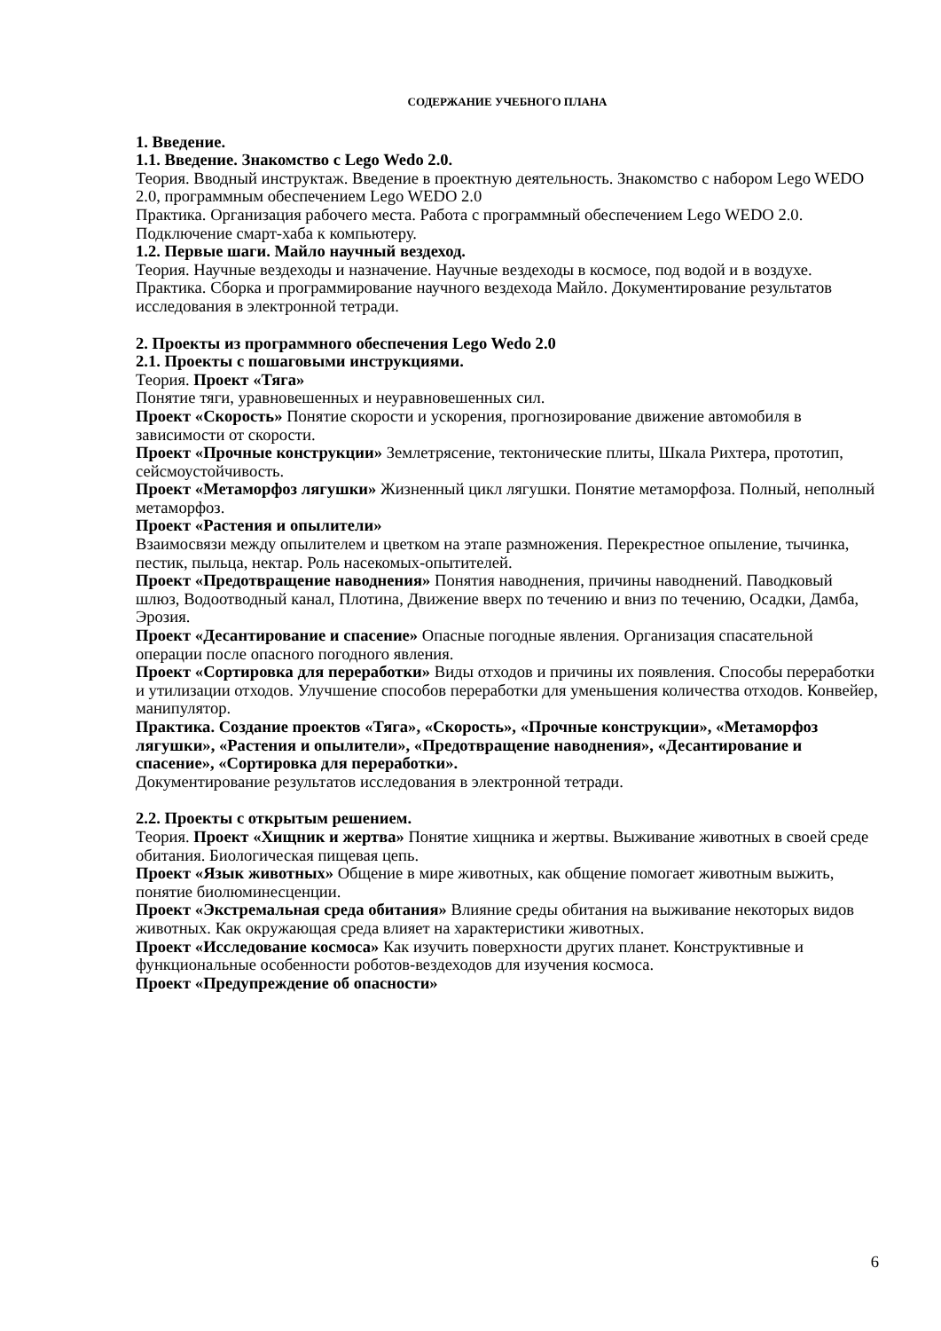СОДЕРЖАНИЕ УЧЕБНОГО ПЛАНА
1. Введение.
1.1. Введение. Знакомство с Lego Wedo 2.0.
Теория. Вводный инструктаж. Введение в проектную деятельность. Знакомство с набором Lego WEDO 2.0, программным обеспечением Lego WEDO 2.0
Практика. Организация рабочего места. Работа с программный обеспечением Lego WEDO 2.0. Подключение смарт-хаба к компьютеру.
1.2. Первые шаги. Майло научный вездеход.
Теория. Научные вездеходы и назначение. Научные вездеходы в космосе, под водой и в воздухе.
Практика. Сборка и программирование научного вездехода Майло. Документирование результатов исследования в электронной тетради.
2. Проекты из программного обеспечения Lego Wedo 2.0
2.1. Проекты с пошаговыми инструкциями.
Теория. Проект «Тяга»
Понятие тяги, уравновешенных и неуравновешенных сил.
Проект «Скорость» Понятие скорости и ускорения, прогнозирование движение автомобиля в зависимости от скорости.
Проект «Прочные конструкции» Землетрясение, тектонические плиты, Шкала Рихтера, прототип, сейсмоустойчивость.
Проект «Метаморфоз лягушки» Жизненный цикл лягушки. Понятие метаморфоза. Полный, неполный метаморфоз.
Проект «Растения и опылители»
Взаимосвязи между опылителем и цветком на этапе размножения. Перекрестное опыление, тычинка, пестик, пыльца, нектар. Роль насекомых-опытителей.
Проект «Предотвращение наводнения» Понятия наводнения, причины наводнений. Паводковый шлюз, Водоотводный канал, Плотина, Движение вверх по течению и вниз по течению, Осадки, Дамба, Эрозия.
Проект «Десантирование и спасение» Опасные погодные явления. Организация спасательной операции после опасного погодного явления.
Проект «Сортировка для переработки» Виды отходов и причины их появления. Способы переработки и утилизации отходов. Улучшение способов переработки для уменьшения количества отходов. Конвейер, манипулятор.
Практика. Создание проектов «Тяга», «Скорость», «Прочные конструкции», «Метаморфоз лягушки», «Растения и опылители», «Предотвращение наводнения», «Десантирование и спасение», «Сортировка для переработки».
Документирование результатов исследования в электронной тетради.
2.2. Проекты с открытым решением.
Теория. Проект «Хищник и жертва» Понятие хищника и жертвы. Выживание животных в своей среде обитания. Биологическая пищевая цепь.
Проект «Язык животных» Общение в мире животных, как общение помогает животным выжить, понятие биолюминесценции.
Проект «Экстремальная среда обитания» Влияние среды обитания на выживание некоторых видов животных. Как окружающая среда влияет на характеристики животных.
Проект «Исследование космоса» Как изучить поверхности других планет. Конструктивные и функциональные особенности роботов-вездеходов для изучения космоса.
Проект «Предупреждение об опасности»
6